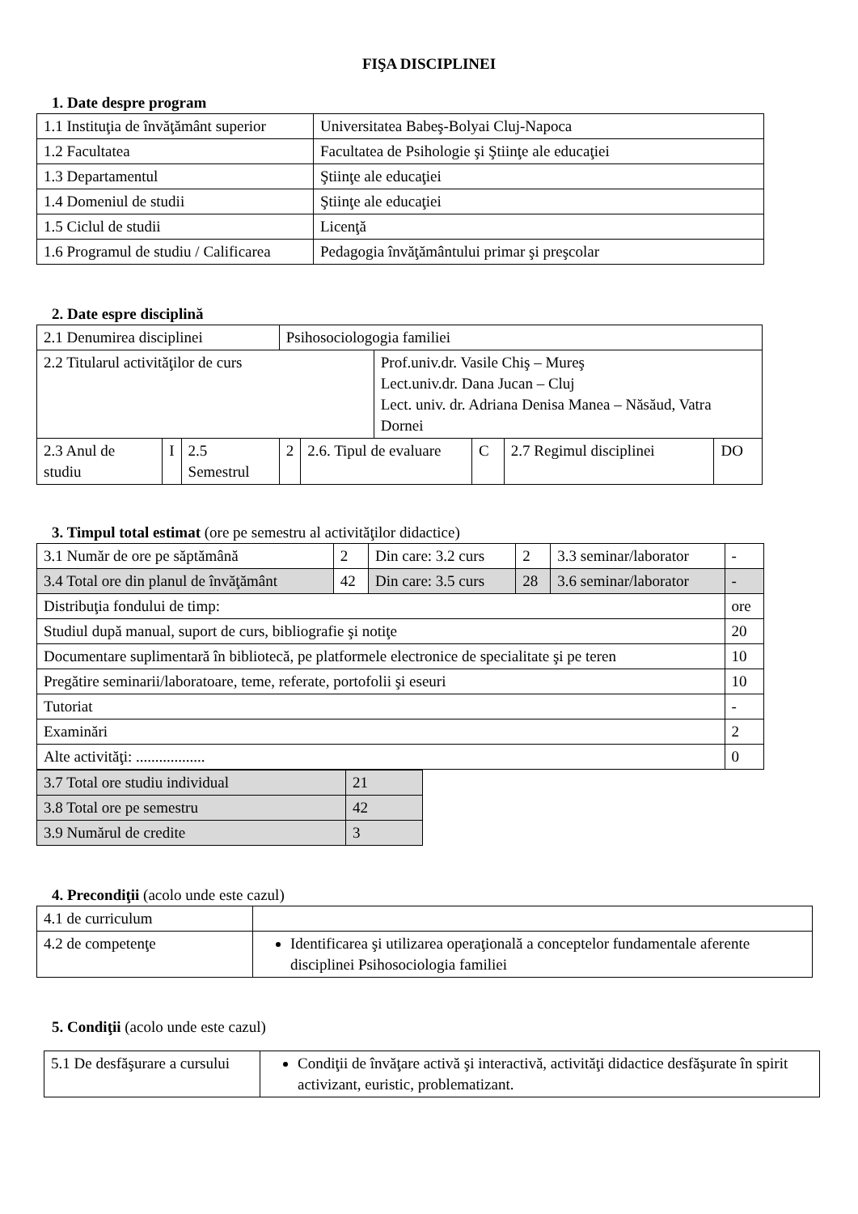FIŞA DISCIPLINEI
1. Date despre program
| 1.1 Instituţia de învăţământ superior | Universitatea Babeş-Bolyai Cluj-Napoca |
| 1.2 Facultatea | Facultatea de Psihologie şi Ştiinţe ale educaţiei |
| 1.3 Departamentul | Ştiinţe ale educaţiei |
| 1.4 Domeniul de studii | Ştiinţe ale educaţiei |
| 1.5 Ciclul de studii | Licenţă |
| 1.6 Programul de studiu / Calificarea | Pedagogia învăţământului primar şi preşcolar |
2. Date espre disciplină
| 2.1 Denumirea disciplinei | | | Psihosociologogia familiei | | | | | |
| 2.2 Titularul activităţilor de curs | | | | | Prof.univ.dr. Vasile Chiş – Mureş Lect.univ.dr. Dana Jucan – Cluj Lect. univ. dr. Adriana Denisa Manea – Năsăud, Vatra Dornei | | | |
| 2.3 Anul de studiu | I | 2.5 Semestrul | 2 | 2.6. Tipul de evaluare | | C | 2.7 Regimul disciplinei | DO |
3. Timpul total estimat (ore pe semestru al activităţilor didactice)
| 3.1 Număr de ore pe săptămână | 2 | Din care: 3.2 curs | 2 | 3.3 seminar/laborator | - |
| 3.4 Total ore din planul de învăţământ | 42 | Din care: 3.5 curs | 28 | 3.6 seminar/laborator | - |
| Distribuţia fondului de timp: | | | | | ore |
| Studiul după manual, suport de curs, bibliografie şi notiţe | | | | | 20 |
| Documentare suplimentară în bibliotecă, pe platformele electronice de specialitate şi pe teren | | | | | 10 |
| Pregătire seminarii/laboratoare, teme, referate, portofolii şi eseuri | | | | | 10 |
| Tutoriat | | | | | - |
| Examinări | | | | | 2 |
| Alte activităţi: .................. | | | | | 0 |
| 3.7 Total ore studiu individual | 21 |
| 3.8 Total ore pe semestru | 42 |
| 3.9 Numărul de credite | 3 |
4. Precondiţii (acolo unde este cazul)
| 4.1 de curriculum | |
| 4.2 de competenţe | Identificarea şi utilizarea operaţională a conceptelor fundamentale aferente disciplinei Psihosociologia familiei |
5. Condiţii (acolo unde este cazul)
| 5.1 De desfăşurare a cursului | Condiţii de învăţare activă şi interactivă, activităţi didactice desfăşurate în spirit activizant, euristic, problematizant. |